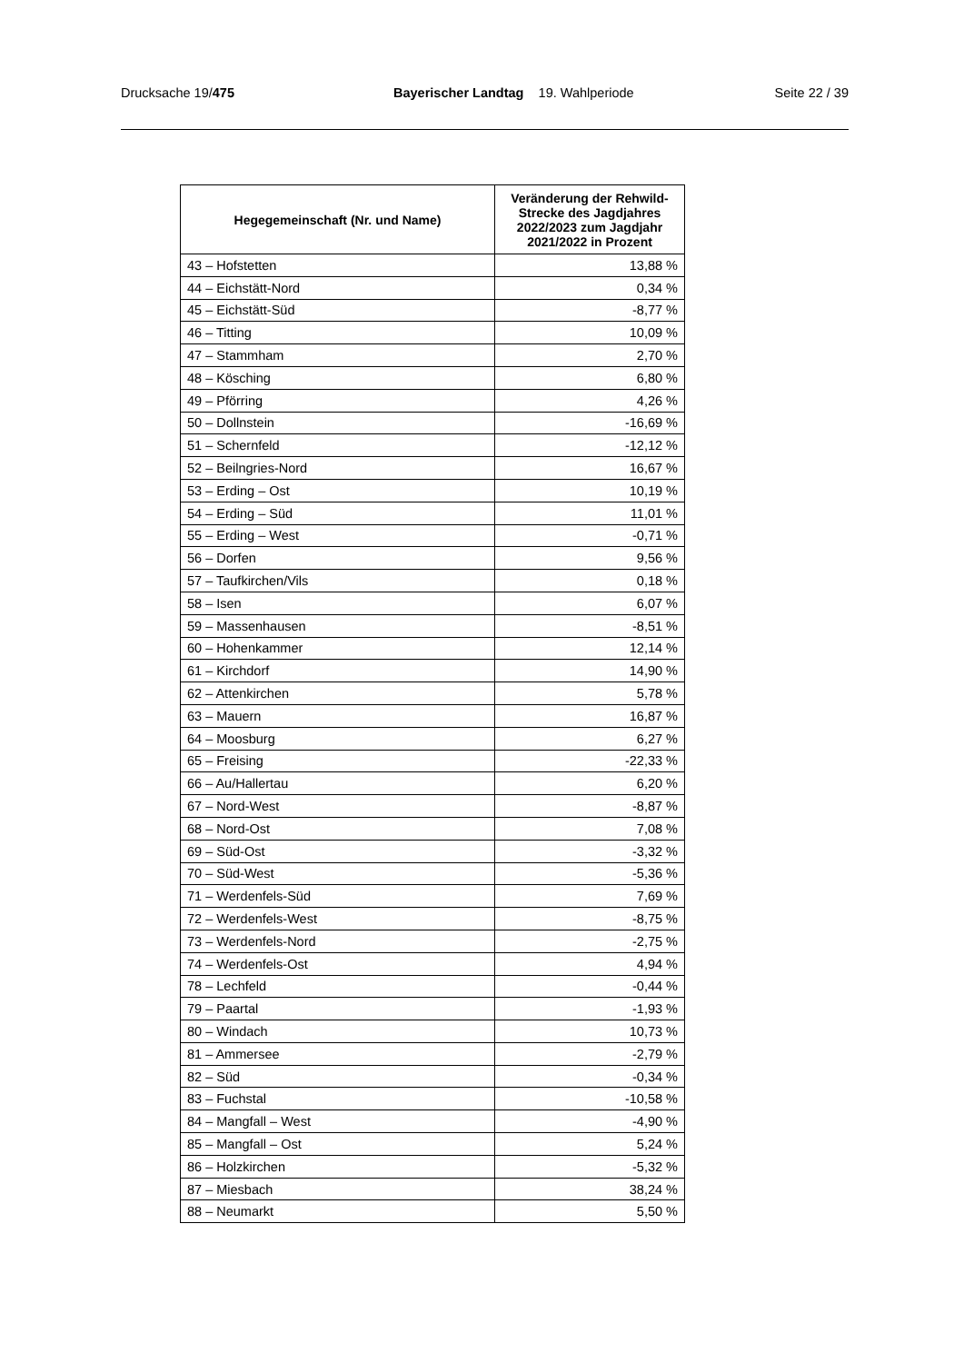Drucksache 19/475 Bayerischer Landtag 19. Wahlperiode
Seite 22 / 39
| Hegegemeinschaft (Nr. und Name) | Veränderung der Rehwild-Strecke des Jagdjahres 2022/2023 zum Jagdjahr 2021/2022 in Prozent |
| --- | --- |
| 43 – Hofstetten | 13,88 % |
| 44 – Eichstätt-Nord | 0,34 % |
| 45 – Eichstätt-Süd | -8,77 % |
| 46 – Titting | 10,09 % |
| 47 – Stammham | 2,70 % |
| 48 – Kösching | 6,80 % |
| 49 – Pförring | 4,26 % |
| 50 – Dollnstein | -16,69 % |
| 51 – Schernfeld | -12,12 % |
| 52 – Beilngries-Nord | 16,67 % |
| 53 – Erding – Ost | 10,19 % |
| 54 – Erding – Süd | 11,01 % |
| 55 – Erding – West | -0,71 % |
| 56 – Dorfen | 9,56 % |
| 57 – Taufkirchen/Vils | 0,18 % |
| 58 – Isen | 6,07 % |
| 59 – Massenhausen | -8,51 % |
| 60 – Hohenkammer | 12,14 % |
| 61 – Kirchdorf | 14,90 % |
| 62 – Attenkirchen | 5,78 % |
| 63 – Mauern | 16,87 % |
| 64 – Moosburg | 6,27 % |
| 65 – Freising | -22,33 % |
| 66 – Au/Hallertau | 6,20 % |
| 67 – Nord-West | -8,87 % |
| 68 – Nord-Ost | 7,08 % |
| 69 – Süd-Ost | -3,32 % |
| 70 – Süd-West | -5,36 % |
| 71 – Werdenfels-Süd | 7,69 % |
| 72 – Werdenfels-West | -8,75 % |
| 73 – Werdenfels-Nord | -2,75 % |
| 74 – Werdenfels-Ost | 4,94 % |
| 78 – Lechfeld | -0,44 % |
| 79 – Paartal | -1,93 % |
| 80 – Windach | 10,73 % |
| 81 – Ammersee | -2,79 % |
| 82 – Süd | -0,34 % |
| 83 – Fuchstal | -10,58 % |
| 84 – Mangfall – West | -4,90 % |
| 85 – Mangfall – Ost | 5,24 % |
| 86 – Holzkirchen | -5,32 % |
| 87 – Miesbach | 38,24 % |
| 88 – Neumarkt | 5,50 % |